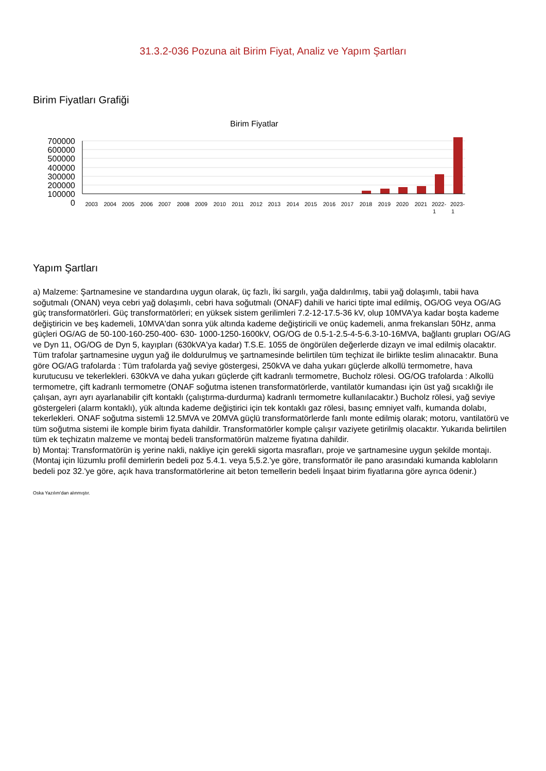31.3.2-036 Pozuna ait Birim Fiyat, Analiz ve Yapım Şartları
Birim Fiyatları Grafiği
Birim Fiyatlar
700000
600000
500000
400000
300000
200000
100000
0
2003
2004
2005
2006
2007
2008
2009
2010
2011
2012
2013
2014
2015
2016
2017
2018
2019
2020
2021
2022-
2023-
1
1
Yapım Şartları
a) Malzeme: Şartnamesine ve standardına uygun olarak, üç fazlı, İki sargılı, yağa daldırılmış, tabii yağ dolaşımlı, tabii hava soğutmalı (ONAN) veya cebri yağ dolaşımlı, cebri hava soğutmalı (ONAF) dahili ve harici tipte imal edilmiş, OG/OG veya OG/AG güç transformatörleri. Güç transformatörleri; en yüksek sistem gerilimleri 7.2-12-17.5-36 kV, olup 10MVA'ya kadar boşta kademe değiştiricin ve beş kademeli, 10MVA'dan sonra yük altında kademe değiştiricili ve onüç kademeli, anma frekansları 50Hz, anma güçleri OG/AG de 50-100-160-250-400- 630- 1000-1250-1600kV, OG/OG de 0.5-1-2.5-4-5-6.3-10-16MVA, bağlantı grupları OG/AG ve Dyn 11, OG/OG de Dyn 5, kayıpları (630kVA'ya kadar) T.S.E. 1055 de öngörülen değerlerde dizayn ve imal edilmiş olacaktır. Tüm trafolar şartnamesine uygun yağ ile doldurulmuş ve şartnamesinde belirtilen tüm teçhizat ile birlikte teslim alınacaktır. Buna göre OG/AG trafolarda : Tüm trafolarda yağ seviye göstergesi, 250kVA ve daha yukarı güçlerde alkollü termometre, hava kurutucusu ve tekerlekleri. 630kVA ve daha yukarı güçlerde çift kadranlı termometre, Bucholz rölesi. OG/OG trafolarda : Alkollü termometre, çift kadranlı termometre (ONAF soğutma istenen transformatörlerde, vantilatör kumandası için üst yağ sıcaklığı ile çalışan, ayrı ayrı ayarlanabilir çift kontaklı (çalıştırma-durdurma) kadranlı termometre kullanılacaktır.) Bucholz rölesi, yağ seviye göstergeleri (alarm kontaklı), yük altında kademe değiştirici için tek kontaklı gaz rölesi, basınç emniyet valfı, kumanda dolabı, tekerlekleri. ONAF soğutma sistemli 12.5MVA ve 20MVA güçlü transformatörlerde fanlı monte edilmiş olarak; motoru, vantilatörü ve tüm soğutma sistemi ile komple birim fiyata dahildir. Transformatörler komple çalışır vaziyete getirilmiş olacaktır. Yukarıda belirtilen tüm ek teçhizatın malzeme ve montaj bedeli transformatörün malzeme fiyatına dahildir.
b) Montaj: Transformatörün iş yerine nakli, nakliye için gerekli sigorta masrafları, proje ve şartnamesine uygun şekilde montajı. (Montaj için lüzumlu profil demirlerin bedeli poz 5.4.1. veya 5,5.2.'ye göre, transformatör ile pano arasındaki kumanda kabloların bedeli poz 32.'ye göre, açık hava transformatörlerine ait beton temellerin bedeli İnşaat birim fiyatlarına göre ayrıca ödenir.)
Oska Yazılım'dan alınmıştır.